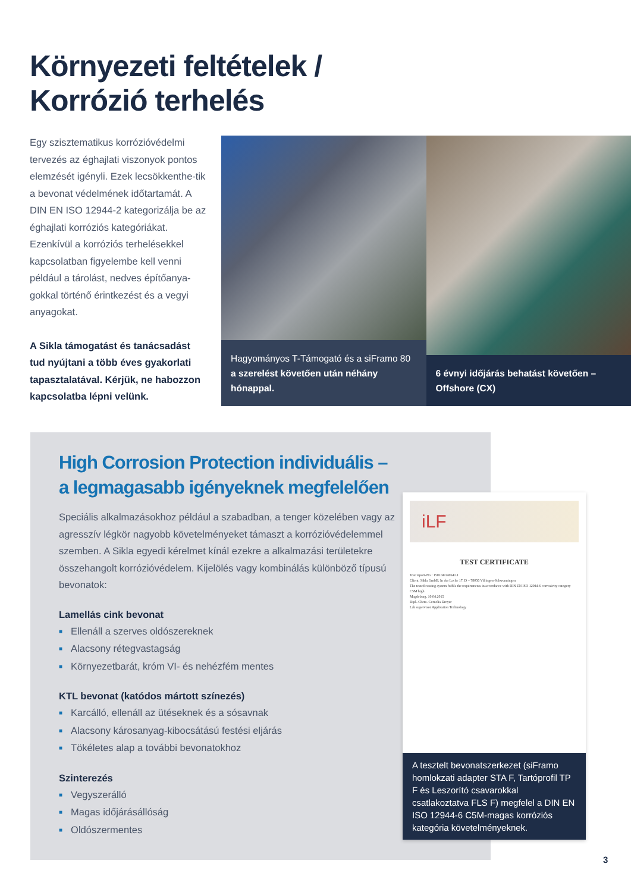Környezeti feltételek /
Korrózió terhelés
Egy szisztematikus korrózióvédelmi tervezés az éghajlati viszonyok pontos elemzését igényli. Ezek lecsökkenthe-tik a bevonat védelmének időtartamát. A DIN EN ISO 12944-2 kategorizálja be az éghajlati korróziós kategóriákat. Ezenkívül a korróziós terhelésekkel kapcsolatban figyelembe kell venni például a tárolást, nedves építőanya-gokkal történő érintkezést és a vegyi anyagokat.
A Sikla támogatást és tanácsadást tud nyújtani a több éves gyakorlati tapasztalatával. Kérjük, ne habozzon kapcsolatba lépni velünk.
Hagyományos T-Támogató és a siFramo 80
a szerelést követően után néhány hónappal.
6 évnyi időjárás behatást követően – Offshore (CX)
High Corrosion Protection individuális –
a legmagasabb igényeknek megfelelően
Speciális alkalmazásokhoz például a szabadban, a tenger közelében vagy az agresszív légkör nagyobb követelményeket támaszt a korrózióvédelemmel szemben. A Sikla egyedi kérelmet kínál ezekre a alkalmazási területekre összehangolt korrózióvédelem. Kijelölés vagy kombinálás különböző típusú bevonatok:
Lamellás cink bevonat
■ Ellenáll a szerves oldószereknek
■ Alacsony rétegvastagság
■ Környezetbarát, króm VI- és nehézfém mentes
KTL bevonat (katódos mártott színezés)
■ Karcálló, ellenáll az ütéseknek és a sósavnak
■ Alacsony károsanyag-kibocsátású festési eljárás
■ Tökéletes alap a további bevonatokhoz
Szinterezés
■ Vegyszerálló
■ Magas időjárásállóság
■ Oldószermentes
iLF
TEST CERTIFICATE
Test report-No.: 150104/140641.1
Client: Sikla GmbH, In der Lache 17, D – 78056 Villingen-Schwenningen
The tested coating system fulfils the requirements in accordance with DIN EN ISO 12944-6 corrosivity category C5M high.
Magdeburg, 10.04.2015
Dipl.-Chem. Cornelia Dreyer
Lab supervisor Application Technology
A tesztelt bevonatszerkezet (siFramo homlokzati adapter STA F, Tartóprofil TP F és Leszorító csavarokkal csatlakoztatva FLS F) megfelel a DIN EN ISO 12944-6 C5M-magas korróziós kategória követelményeknek.
3